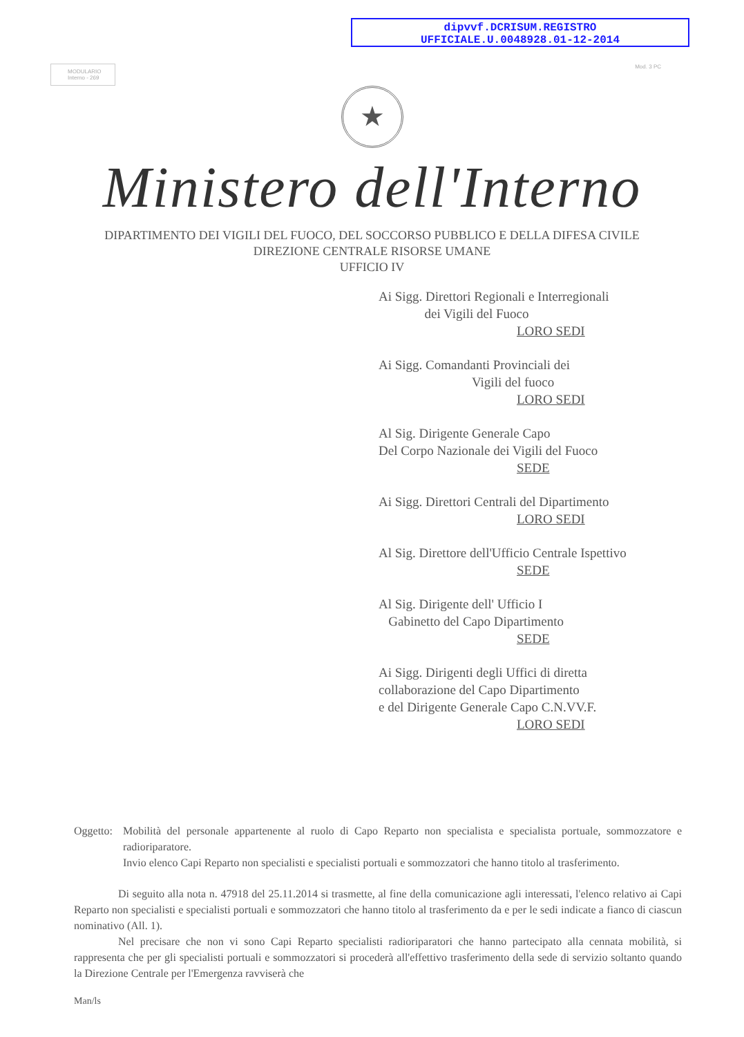dipvvf.DCRISUM.REGISTRO
UFFICIALE.U.0048928.01-12-2014
MODULARIO
Interno - 269
Mod. 3 PC
★
Ministero dell'Interno
DIPARTIMENTO DEI VIGILI DEL FUOCO, DEL SOCCORSO PUBBLICO E DELLA DIFESA CIVILE
DIREZIONE CENTRALE RISORSE UMANE
UFFICIO IV
Ai Sigg. Direttori Regionali e Interregionali
dei Vigili del Fuoco
LORO SEDI
Ai Sigg. Comandanti Provinciali dei
Vigili del fuoco
LORO SEDI
Al Sig. Dirigente Generale Capo
Del Corpo Nazionale dei Vigili del Fuoco
SEDE
Ai Sigg. Direttori Centrali del Dipartimento
LORO SEDI
Al Sig. Direttore dell'Ufficio Centrale Ispettivo
SEDE
Al Sig. Dirigente dell' Ufficio I
Gabinetto del Capo Dipartimento
SEDE
Ai Sigg. Dirigenti degli Uffici di diretta
collaborazione del Capo Dipartimento
e del Dirigente Generale Capo C.N.VV.F.
LORO SEDI
Oggetto:
Mobilità del personale appartenente al ruolo di Capo Reparto non specialista e specialista portuale, sommozzatore e radioriparatore.
Invio elenco Capi Reparto non specialisti e specialisti portuali e sommozzatori che hanno titolo al trasferimento.
Di seguito alla nota n. 47918 del 25.11.2014 si trasmette, al fine della comunicazione agli interessati, l'elenco relativo ai Capi Reparto non specialisti e specialisti portuali e sommozzatori che hanno titolo al trasferimento da e per le sedi indicate a fianco di ciascun nominativo (All. 1).
Nel precisare che non vi sono Capi Reparto specialisti radioriparatori che hanno partecipato alla cennata mobilità, si rappresenta che per gli specialisti portuali e sommozzatori si procederà all'effettivo trasferimento della sede di servizio soltanto quando la Direzione Centrale per l'Emergenza ravviserà che
Man/ls